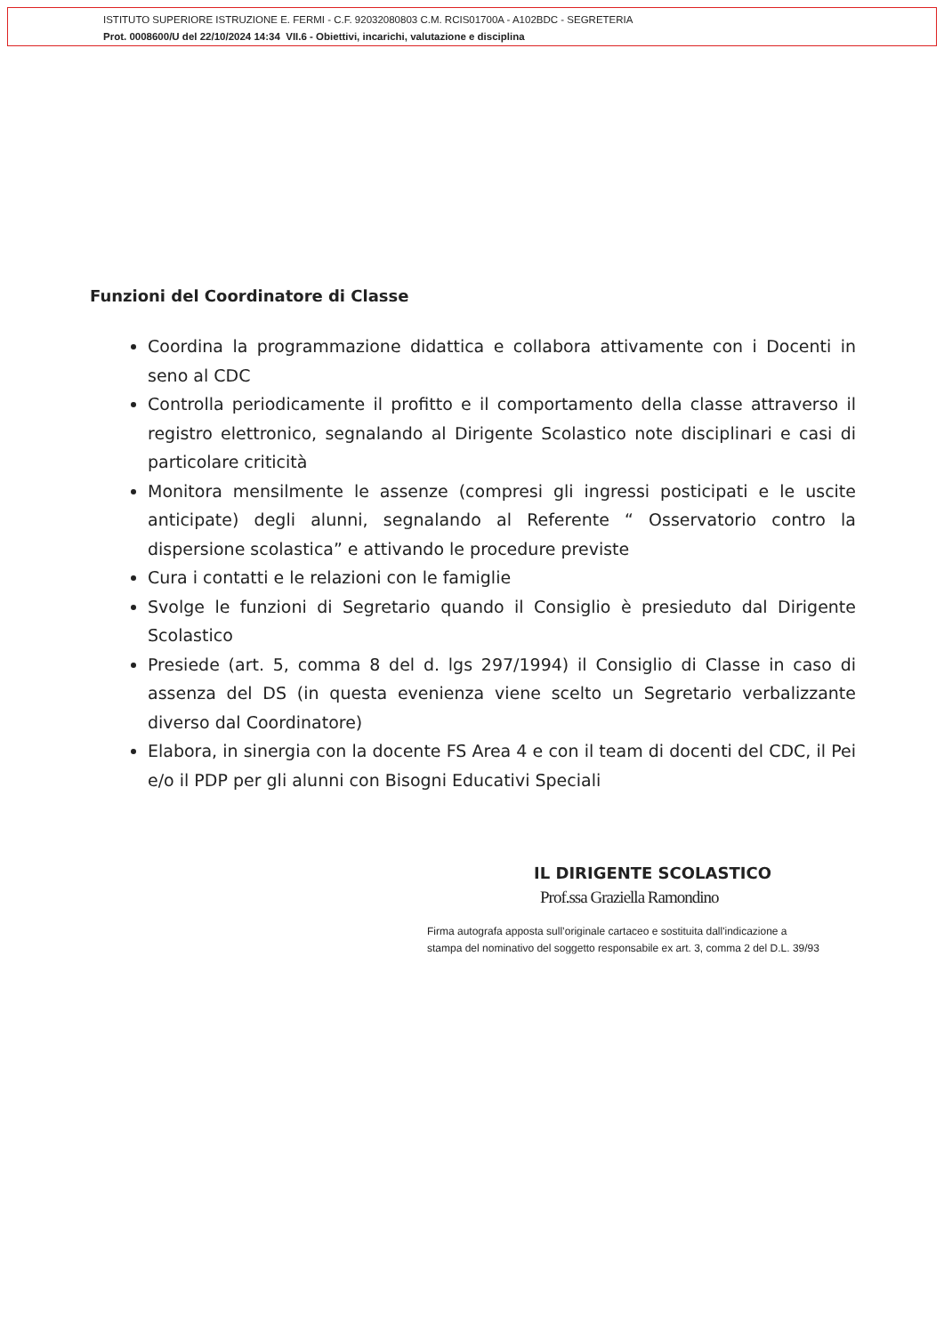ISTITUTO SUPERIORE ISTRUZIONE E. FERMI - C.F. 92032080803 C.M. RCIS01700A - A102BDC - SEGRETERIA
Prot. 0008600/U del 22/10/2024 14:34 VII.6 - Obiettivi, incarichi, valutazione e disciplina
Funzioni del Coordinatore di Classe
Coordina la programmazione didattica e collabora attivamente con i Docenti in seno al CDC
Controlla periodicamente il profitto e il comportamento della classe attraverso il registro elettronico, segnalando al Dirigente Scolastico note disciplinari e casi di particolare criticità
Monitora mensilmente le assenze (compresi gli ingressi posticipati e le uscite anticipate) degli alunni, segnalando al Referente “ Osservatorio contro la dispersione scolastica” e attivando le procedure previste
Cura i contatti e le relazioni con le famiglie
Svolge le funzioni di Segretario quando il Consiglio è presieduto dal Dirigente Scolastico
Presiede (art. 5, comma 8 del d. lgs 297/1994) il Consiglio di Classe in caso di assenza del DS (in questa evenienza viene scelto un Segretario verbalizzante diverso dal Coordinatore)
Elabora, in sinergia con la docente FS Area 4 e con il team di docenti del CDC, il Pei e/o il PDP per gli alunni con Bisogni Educativi Speciali
IL DIRIGENTE SCOLASTICO
Prof.ssa Graziella Ramondino
Firma autografa apposta sull’originale cartaceo e sostituita dall'indicazione a
stampa del nominativo del soggetto responsabile ex art. 3, comma 2 del D.L. 39/93